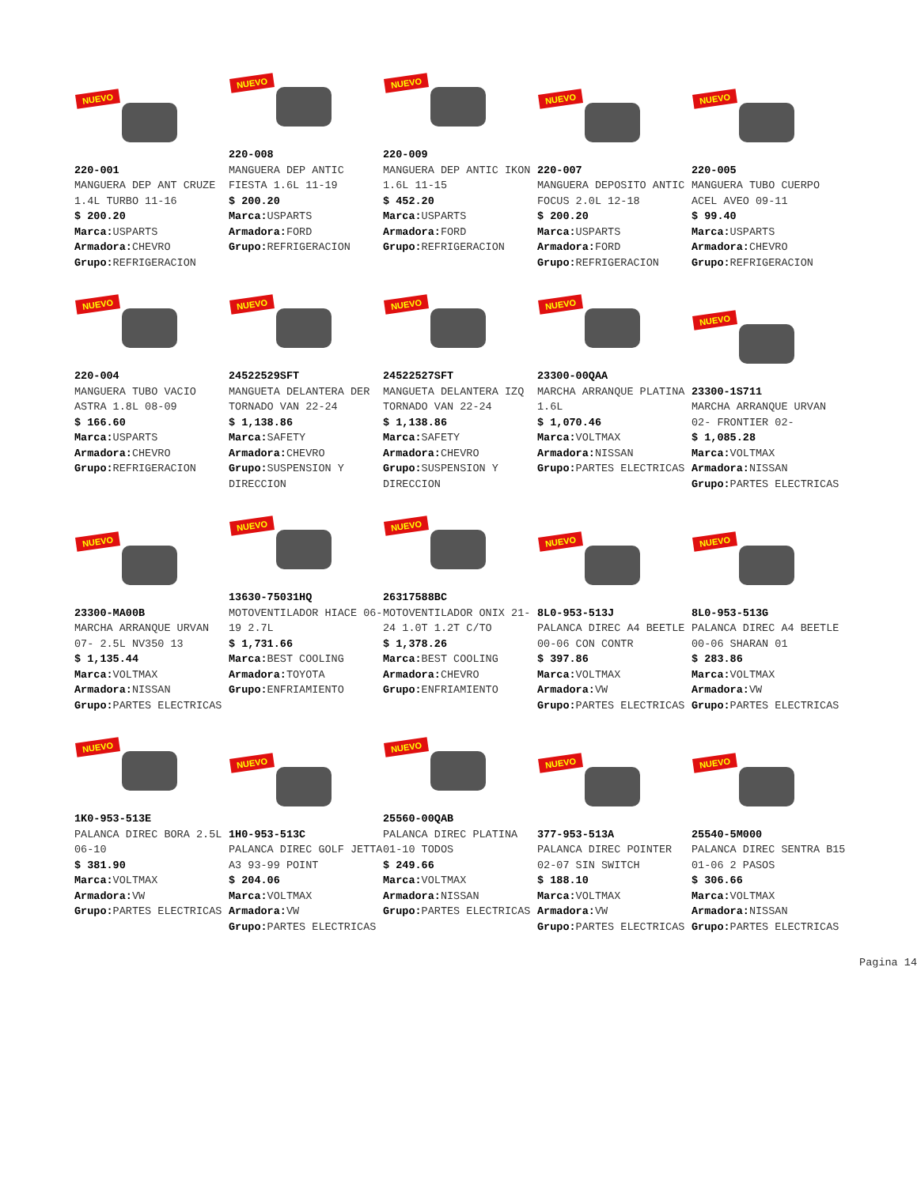NUEVO
220-001
MANGUERA DEP ANT CRUZE 1.4L TURBO 11-16
$ 200.20
Marca: USPARTS
Armadora: CHEVRO
Grupo: REFRIGERACION
NUEVO
220-008
MANGUERA DEP ANTIC FIESTA 1.6L 11-19
$ 200.20
Marca: USPARTS
Armadora: FORD
Grupo: REFRIGERACION
NUEVO
220-009
MANGUERA DEP ANTIC IKON 1.6L 11-15
$ 452.20
Marca: USPARTS
Armadora: FORD
Grupo: REFRIGERACION
NUEVO
220-007
MANGUERA DEPOSITO ANTIC FOCUS 2.0L 12-18
$ 200.20
Marca: USPARTS
Armadora: FORD
Grupo: REFRIGERACION
NUEVO
220-005
MANGUERA TUBO CUERPO ACEL AVEO 09-11
$ 99.40
Marca: USPARTS
Armadora: CHEVRO
Grupo: REFRIGERACION
NUEVO
220-004
MANGUERA TUBO VACIO ASTRA 1.8L 08-09
$ 166.60
Marca: USPARTS
Armadora: CHEVRO
Grupo: REFRIGERACION
NUEVO
24522529SFT
MANGUETA DELANTERA DER TORNADO VAN 22-24
$ 1,138.86
Marca: SAFETY
Armadora: CHEVRO
Grupo: SUSPENSION Y DIRECCION
NUEVO
24522527SFT
MANGUETA DELANTERA IZQ TORNADO VAN 22-24
$ 1,138.86
Marca: SAFETY
Armadora: CHEVRO
Grupo: SUSPENSION Y DIRECCION
NUEVO
23300-00QAA
MARCHA ARRANQUE PLATINA 1.6L
$ 1,070.46
Marca: VOLTMAX
Armadora: NISSAN
Grupo: PARTES ELECTRICAS
NUEVO
23300-1S711
MARCHA ARRANQUE URVAN 02- FRONTIER 02-
$ 1,085.28
Marca: VOLTMAX
Armadora: NISSAN
Grupo: PARTES ELECTRICAS
NUEVO
23300-MA00B
MARCHA ARRANQUE URVAN 07- 2.5L NV350 13
$ 1,135.44
Marca: VOLTMAX
Armadora: NISSAN
Grupo: PARTES ELECTRICAS
NUEVO
13630-75031HQ
MOTOVENTILADOR HIACE 06-19 2.7L
$ 1,731.66
Marca: BEST COOLING
Armadora: TOYOTA
Grupo: ENFRIAMIENTO
NUEVO
26317588BC
MOTOVENTILADOR ONIX 21-24 1.0T 1.2T C/TO
$ 1,378.26
Marca: BEST COOLING
Armadora: CHEVRO
Grupo: ENFRIAMIENTO
NUEVO
8L0-953-513J
PALANCA DIREC A4 BEETLE 00-06 CON CONTR
$ 397.86
Marca: VOLTMAX
Armadora: VW
Grupo: PARTES ELECTRICAS
NUEVO
8L0-953-513G
PALANCA DIREC A4 BEETLE 00-06 SHARAN 01
$ 283.86
Marca: VOLTMAX
Armadora: VW
Grupo: PARTES ELECTRICAS
NUEVO
1K0-953-513E
PALANCA DIREC BORA 2.5L 06-10
$ 381.90
Marca: VOLTMAX
Armadora: VW
Grupo: PARTES ELECTRICAS
NUEVO
1H0-953-513C
PALANCA DIREC GOLF JETTA A3 93-99 POINT
$ 204.06
Marca: VOLTMAX
Armadora: VW
Grupo: PARTES ELECTRICAS
NUEVO
25560-00QAB
PALANCA DIREC PLATINA 01-10 TODOS
$ 249.66
Marca: VOLTMAX
Armadora: NISSAN
Grupo: PARTES ELECTRICAS
NUEVO
377-953-513A
PALANCA DIREC POINTER 02-07 SIN SWITCH
$ 188.10
Marca: VOLTMAX
Armadora: VW
Grupo: PARTES ELECTRICAS
NUEVO
25540-5M000
PALANCA DIREC SENTRA B15 01-06 2 PASOS
$ 306.66
Marca: VOLTMAX
Armadora: NISSAN
Grupo: PARTES ELECTRICAS
Pagina 14